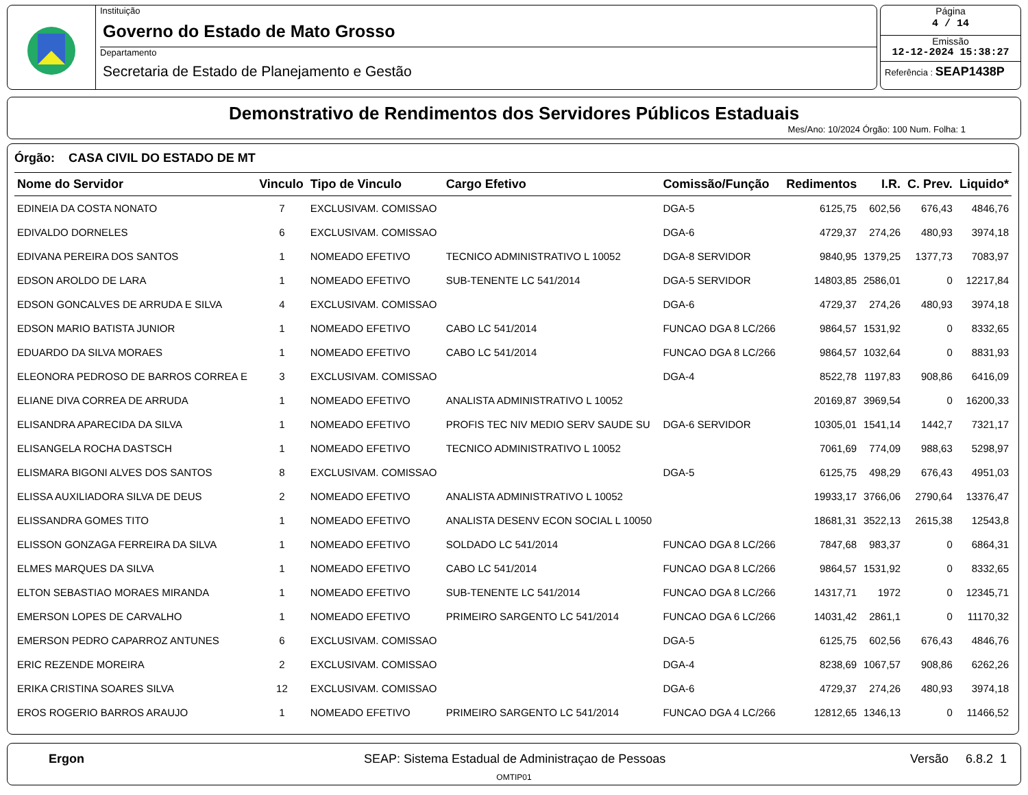Instituição
Governo do Estado de Mato Grosso
Departamento
Secretaria de Estado de Planejamento e Gestão
Página
4 / 14
Emissão
12-12-2024 15:38:27
Referência : SEAP1438P
Demonstrativo de Rendimentos dos Servidores Públicos Estaduais
Mes/Ano: 10/2024 Órgão: 100 Num. Folha: 1
Órgão: CASA CIVIL DO ESTADO DE MT
| Nome do Servidor | Vinculo | Tipo de Vinculo | Cargo Efetivo | Comissão/Função | Redimentos | I.R. | C. Prev. | Liquido* |
| --- | --- | --- | --- | --- | --- | --- | --- | --- |
| EDINEIA DA COSTA NONATO | 7 | EXCLUSIVAM. COMISSAO | | DGA-5 | 6125,75 | 602,56 | 676,43 | 4846,76 |
| EDIVALDO DORNELES | 6 | EXCLUSIVAM. COMISSAO | | DGA-6 | 4729,37 | 274,26 | 480,93 | 3974,18 |
| EDIVANA PEREIRA DOS SANTOS | 1 | NOMEADO EFETIVO | TECNICO ADMINISTRATIVO L 10052 | DGA-8 SERVIDOR | 9840,95 | 1379,25 | 1377,73 | 7083,97 |
| EDSON AROLDO DE LARA | 1 | NOMEADO EFETIVO | SUB-TENENTE LC 541/2014 | DGA-5 SERVIDOR | 14803,85 | 2586,01 | 0 | 12217,84 |
| EDSON GONCALVES DE ARRUDA E SILVA | 4 | EXCLUSIVAM. COMISSAO | | DGA-6 | 4729,37 | 274,26 | 480,93 | 3974,18 |
| EDSON MARIO BATISTA JUNIOR | 1 | NOMEADO EFETIVO | CABO LC 541/2014 | FUNCAO DGA 8 LC/266 | 9864,57 | 1531,92 | 0 | 8332,65 |
| EDUARDO DA SILVA MORAES | 1 | NOMEADO EFETIVO | CABO LC 541/2014 | FUNCAO DGA 8 LC/266 | 9864,57 | 1032,64 | 0 | 8831,93 |
| ELEONORA PEDROSO DE BARROS CORREA E | 3 | EXCLUSIVAM. COMISSAO | | DGA-4 | 8522,78 | 1197,83 | 908,86 | 6416,09 |
| ELIANE DIVA CORREA DE ARRUDA | 1 | NOMEADO EFETIVO | ANALISTA ADMINISTRATIVO L 10052 | | 20169,87 | 3969,54 | 0 | 16200,33 |
| ELISANDRA APARECIDA DA SILVA | 1 | NOMEADO EFETIVO | PROFIS TEC NIV MEDIO SERV SAUDE SU | DGA-6 SERVIDOR | 10305,01 | 1541,14 | 1442,7 | 7321,17 |
| ELISANGELA ROCHA DASTSCH | 1 | NOMEADO EFETIVO | TECNICO ADMINISTRATIVO L 10052 | | 7061,69 | 774,09 | 988,63 | 5298,97 |
| ELISMARA BIGONI ALVES DOS SANTOS | 8 | EXCLUSIVAM. COMISSAO | | DGA-5 | 6125,75 | 498,29 | 676,43 | 4951,03 |
| ELISSA AUXILIADORA SILVA DE DEUS | 2 | NOMEADO EFETIVO | ANALISTA ADMINISTRATIVO L 10052 | | 19933,17 | 3766,06 | 2790,64 | 13376,47 |
| ELISSANDRA GOMES TITO | 1 | NOMEADO EFETIVO | ANALISTA DESENV ECON SOCIAL L 10050 | | 18681,31 | 3522,13 | 2615,38 | 12543,8 |
| ELISSON GONZAGA FERREIRA DA SILVA | 1 | NOMEADO EFETIVO | SOLDADO LC 541/2014 | FUNCAO DGA 8 LC/266 | 7847,68 | 983,37 | 0 | 6864,31 |
| ELMES MARQUES DA SILVA | 1 | NOMEADO EFETIVO | CABO LC 541/2014 | FUNCAO DGA 8 LC/266 | 9864,57 | 1531,92 | 0 | 8332,65 |
| ELTON SEBASTIAO MORAES MIRANDA | 1 | NOMEADO EFETIVO | SUB-TENENTE LC 541/2014 | FUNCAO DGA 8 LC/266 | 14317,71 | 1972 | 0 | 12345,71 |
| EMERSON LOPES DE CARVALHO | 1 | NOMEADO EFETIVO | PRIMEIRO SARGENTO LC 541/2014 | FUNCAO DGA 6 LC/266 | 14031,42 | 2861,1 | 0 | 11170,32 |
| EMERSON PEDRO CAPARROZ ANTUNES | 6 | EXCLUSIVAM. COMISSAO | | DGA-5 | 6125,75 | 602,56 | 676,43 | 4846,76 |
| ERIC REZENDE MOREIRA | 2 | EXCLUSIVAM. COMISSAO | | DGA-4 | 8238,69 | 1067,57 | 908,86 | 6262,26 |
| ERIKA CRISTINA SOARES SILVA | 12 | EXCLUSIVAM. COMISSAO | | DGA-6 | 4729,37 | 274,26 | 480,93 | 3974,18 |
| EROS ROGERIO BARROS ARAUJO | 1 | NOMEADO EFETIVO | PRIMEIRO SARGENTO LC 541/2014 | FUNCAO DGA 4 LC/266 | 12812,65 | 1346,13 | 0 | 11466,52 |
Ergon SEAP: Sistema Estadual de Administraçao de Pessoas Versão 6.8.2 1
OMTIP01